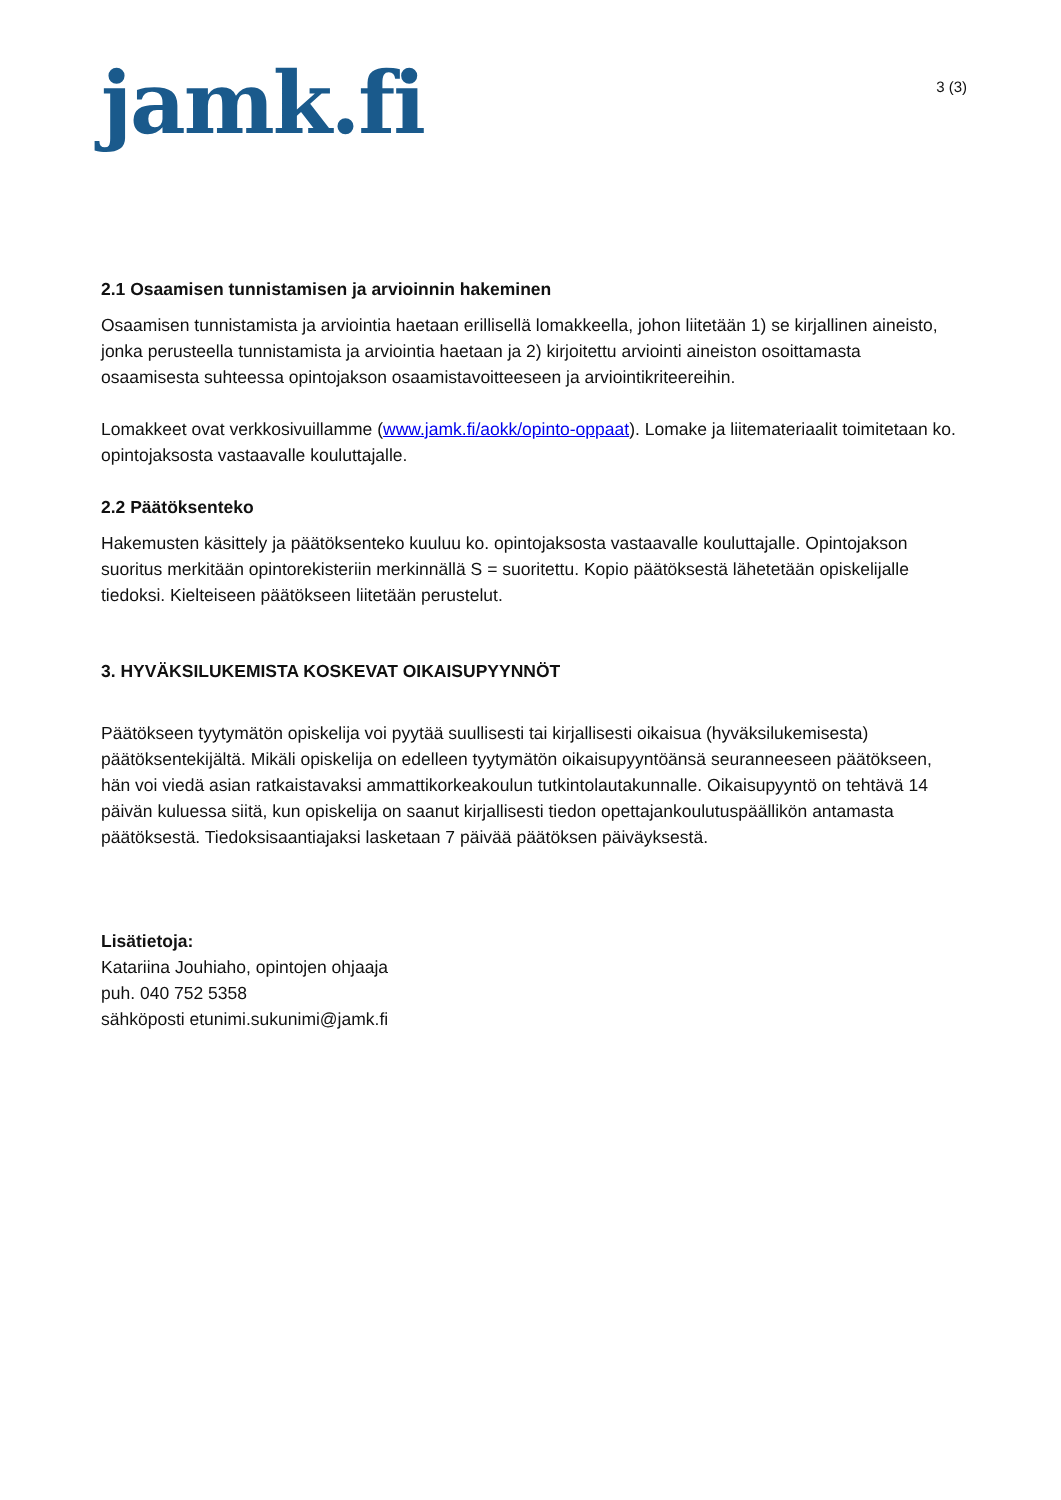jamk.fi
3 (3)
2.1 Osaamisen tunnistamisen ja arvioinnin hakeminen
Osaamisen tunnistamista ja arviointia haetaan erillisellä lomakkeella, johon liitetään 1) se kirjallinen aineisto, jonka perusteella tunnistamista ja arviointia haetaan ja 2) kirjoitettu arviointi aineiston osoittamasta osaamisesta suhteessa opintojakson osaamistavoitteeseen ja arviointikriteereihin.
Lomakkeet ovat verkkosivuillamme (www.jamk.fi/aokk/opinto-oppaat). Lomake ja liitemateriaalit toimitetaan ko. opintojaksosta vastaavalle kouluttajalle.
2.2 Päätöksenteko
Hakemusten käsittely ja päätöksenteko kuuluu ko. opintojaksosta vastaavalle kouluttajalle. Opintojakson suoritus merkitään opintorekisteriin merkinnällä S = suoritettu. Kopio päätöksestä lähetetään opiskelijalle tiedoksi. Kielteiseen päätökseen liitetään perustelut.
3. HYVÄKSILUKEMISTA KOSKEVAT OIKAISUPYYNNÖT
Päätökseen tyytymätön opiskelija voi pyytää suullisesti tai kirjallisesti oikaisua (hyväksilukemisesta) päätöksentekijältä. Mikäli opiskelija on edelleen tyytymätön oikaisupyyntöänsä seuranneeseen päätökseen, hän voi viedä asian ratkaistavaksi ammattikorkeakoulun tutkintolautakunnalle. Oikaisupyyntö on tehtävä 14 päivän kuluessa siitä, kun opiskelija on saanut kirjallisesti tiedon opettajankoulutuspäällikön antamasta päätöksestä. Tiedoksisaantiajaksi lasketaan 7 päivää päätöksen päiväyksestä.
Lisätietoja:
Katariina Jouhiaho, opintojen ohjaaja
puh. 040 752 5358
sähköposti etunimi.sukunimi@jamk.fi